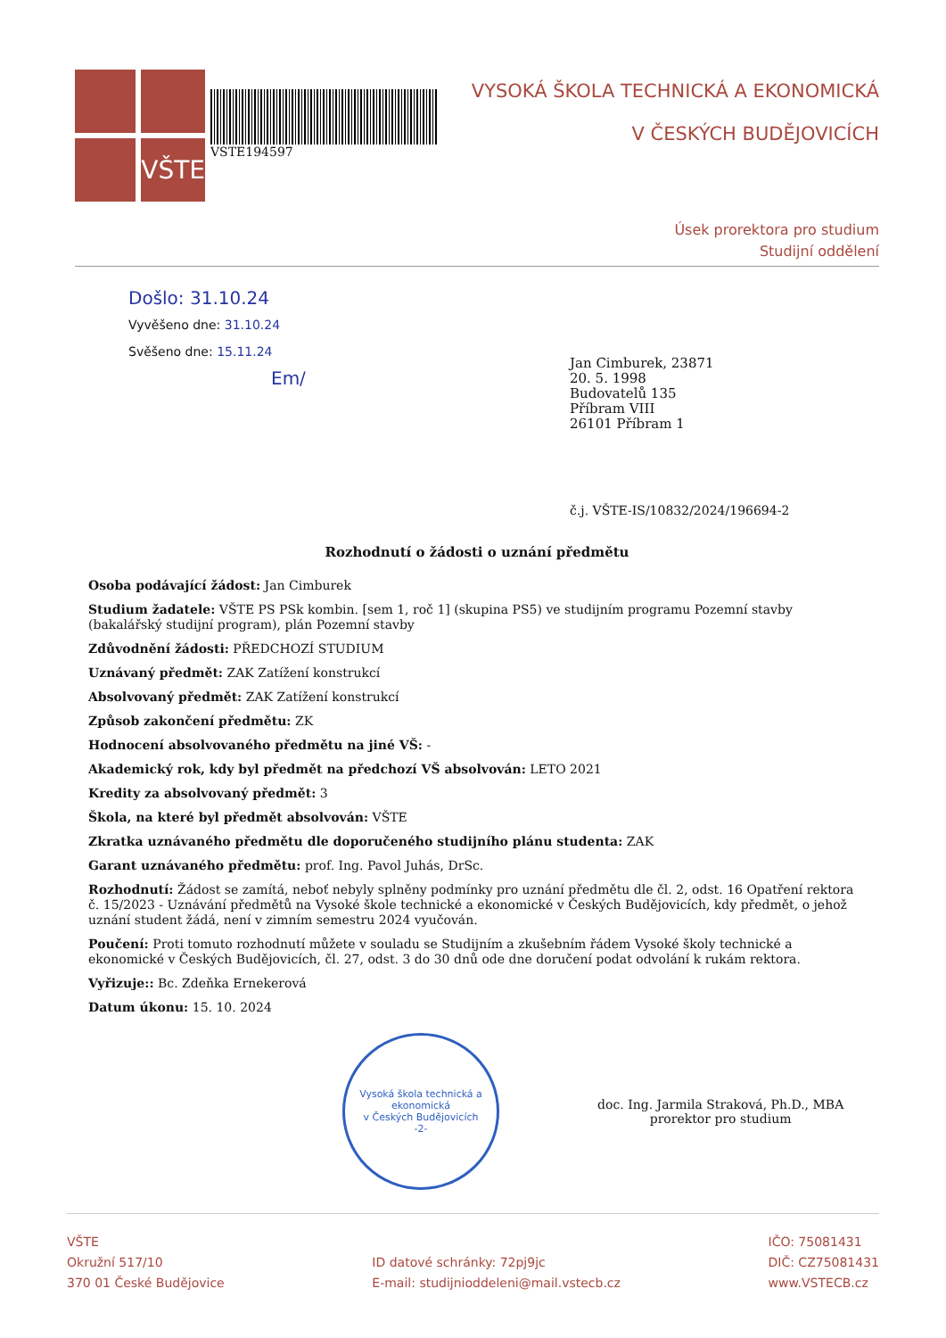VŠTE
VSTE194597
VYSOKÁ ŠKOLA TECHNICKÁ A EKONOMICKÁ
V ČESKÝCH BUDĚJOVICÍCH
Úsek prorektora pro studium
Studijní oddělení
Došlo: 31.10.24
Vyvěšeno dne: 31.10.24
Svěšeno dne: 15.11.24
Em/
Jan Cimburek, 23871
20. 5. 1998
Budovatelů 135
Příbram VIII
26101 Příbram 1
č.j. VŠTE-IS/10832/2024/196694-2
Rozhodnutí o žádosti o uznání předmětu
Osoba podávající žádost: Jan Cimburek
Studium žadatele: VŠTE PS PSk kombin. [sem 1, roč 1] (skupina PS5) ve studijním programu Pozemní stavby (bakalářský studijní program), plán Pozemní stavby
Zdůvodnění žádosti: PŘEDCHOZÍ STUDIUM
Uznávaný předmět: ZAK Zatížení konstrukcí
Absolvovaný předmět: ZAK Zatížení konstrukcí
Způsob zakončení předmětu: ZK
Hodnocení absolvovaného předmětu na jiné VŠ: -
Akademický rok, kdy byl předmět na předchozí VŠ absolvován: LETO 2021
Kredity za absolvovaný předmět: 3
Škola, na které byl předmět absolvován: VŠTE
Zkratka uznávaného předmětu dle doporučeného studijního plánu studenta: ZAK
Garant uznávaného předmětu: prof. Ing. Pavol Juhás, DrSc.
Rozhodnutí: Žádost se zamítá, neboť nebyly splněny podmínky pro uznání předmětu dle čl. 2, odst. 16 Opatření rektora č. 15/2023 - Uznávání předmětů na Vysoké škole technické a ekonomické v Českých Budějovicích, kdy předmět, o jehož uznání student žádá, není v zimním semestru 2024 vyučován.
Poučení: Proti tomuto rozhodnutí můžete v souladu se Studijním a zkušebním řádem Vysoké školy technické a ekonomické v Českých Budějovicích, čl. 27, odst. 3 do 30 dnů ode dne doručení podat odvolání k rukám rektora.
Vyřizuje:: Bc. Zdeňka Ernekerová
Datum úkonu: 15. 10. 2024
Vysoká škola technická a ekonomická
v Českých Budějovicích
-2-
doc. Ing. Jarmila Straková, Ph.D., MBA
prorektor pro studium
VŠTE
Okružní 517/10
370 01 České Budějovice
ID datové schránky: 72pj9jc
E-mail: studijnioddeleni@mail.vstecb.cz
IČO: 75081431
DIČ: CZ75081431
www.VSTECB.cz